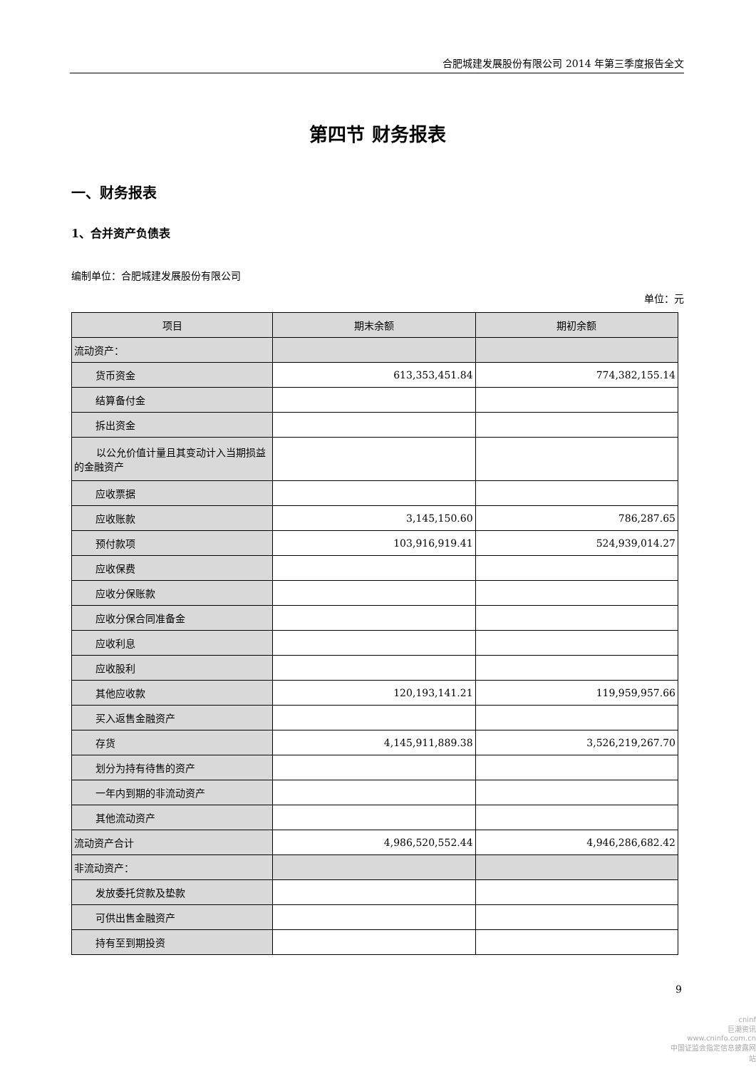合肥城建发展股份有限公司 2014 年第三季度报告全文
第四节 财务报表
一、财务报表
1、合并资产负债表
编制单位：合肥城建发展股份有限公司
单位：元
| 项目 | 期末余额 | 期初余额 |
| --- | --- | --- |
| 流动资产： | | |
| 货币资金 | 613,353,451.84 | 774,382,155.14 |
| 结算备付金 | | |
| 拆出资金 | | |
| 以公允价值计量且其变动计入当期损益的金融资产 | | |
| 应收票据 | | |
| 应收账款 | 3,145,150.60 | 786,287.65 |
| 预付款项 | 103,916,919.41 | 524,939,014.27 |
| 应收保费 | | |
| 应收分保账款 | | |
| 应收分保合同准备金 | | |
| 应收利息 | | |
| 应收股利 | | |
| 其他应收款 | 120,193,141.21 | 119,959,957.66 |
| 买入返售金融资产 | | |
| 存货 | 4,145,911,889.38 | 3,526,219,267.70 |
| 划分为持有待售的资产 | | |
| 一年内到期的非流动资产 | | |
| 其他流动资产 | | |
| 流动资产合计 | 4,986,520,552.44 | 4,946,286,682.42 |
| 非流动资产： | | |
| 发放委托贷款及垫款 | | |
| 可供出售金融资产 | | |
| 持有至到期投资 | | |
9
cninf
巨潮资讯
www.cninfo.com.cn
中国证监会指定信息披露网站